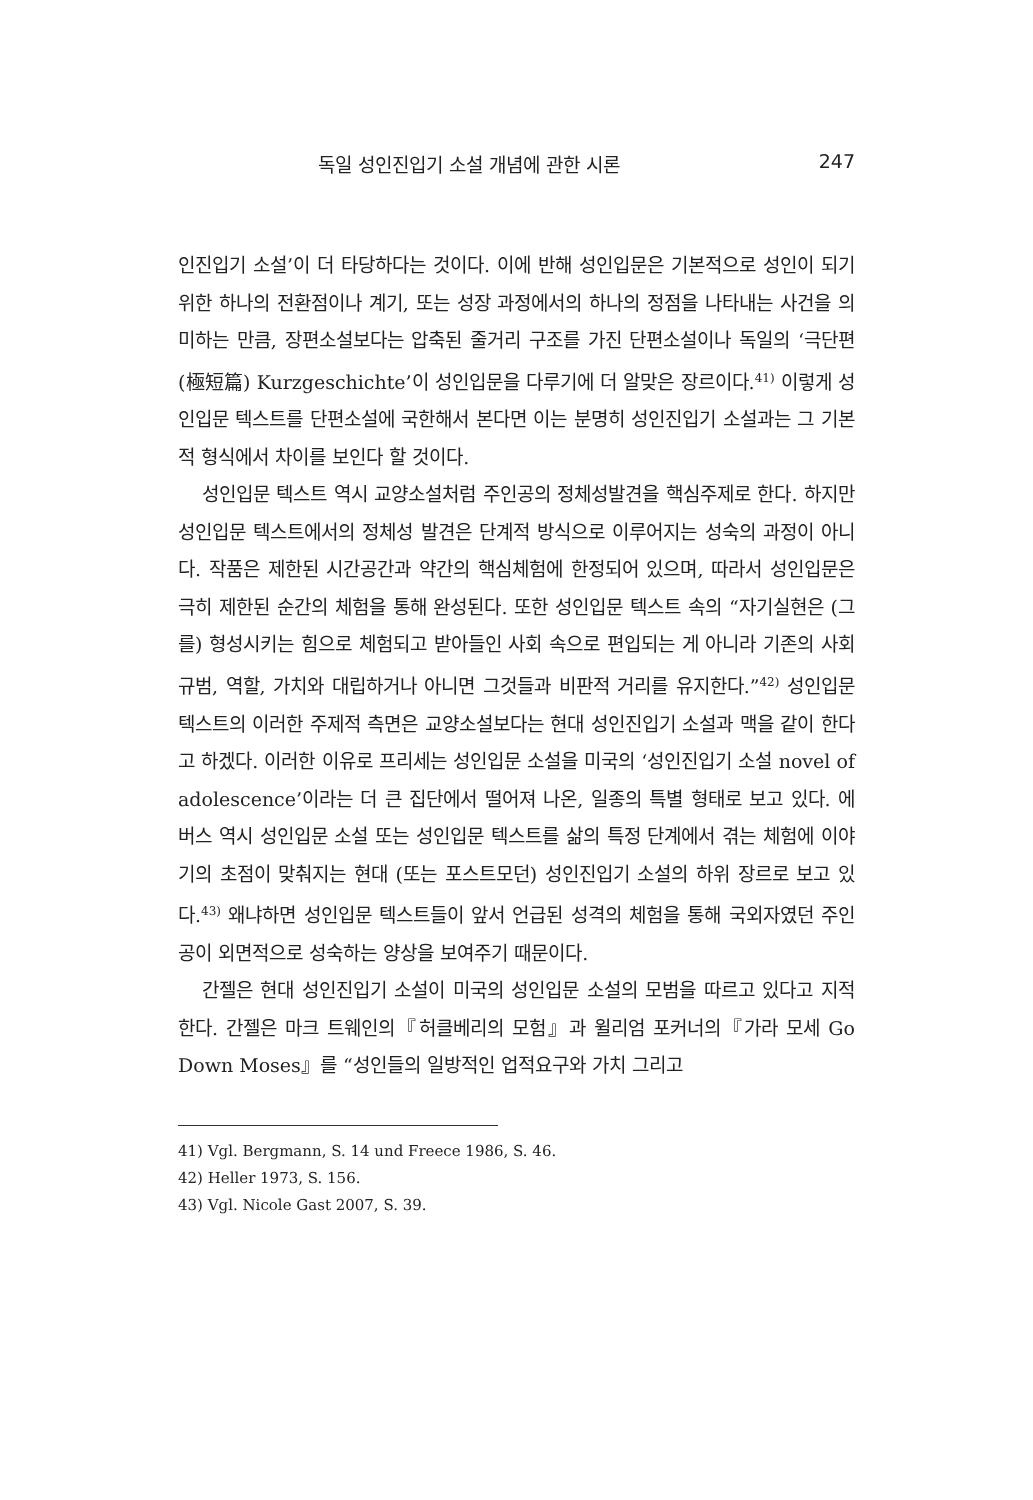독일 성인진입기 소설 개념에 관한 시론 247
인진입기 소설’이 더 타당하다는 것이다. 이에 반해 성인입문은 기본적으로 성인이 되기 위한 하나의 전환점이나 계기, 또는 성장 과정에서의 하나의 정점을 나타내는 사건을 의미하는 만큼, 장편소설보다는 압축된 줄거리 구조를 가진 단편소설이나 독일의 ‘극단편(極短篇) Kurzgeschichte’이 성인입문을 다루기에 더 알맞은 장르이다.<sup>41)</sup> 이렇게 성인입문 텍스트를 단편소설에 국한해서 본다면 이는 분명히 성인진입기 소설과는 그 기본적 형식에서 차이를 보인다 할 것이다.
성인입문 텍스트 역시 교양소설처럼 주인공의 정체성발견을 핵심주제로 한다. 하지만 성인입문 텍스트에서의 정체성 발견은 단계적 방식으로 이루어지는 성숙의 과정이 아니다. 작품은 제한된 시간공간과 약간의 핵심체험에 한정되어 있으며, 따라서 성인입문은 극히 제한된 순간의 체험을 통해 완성된다. 또한 성인입문 텍스트 속의 “자기실현은 (그를) 형성시키는 힘으로 체험되고 받아들인 사회 속으로 편입되는 게 아니라 기존의 사회 규범, 역할, 가치와 대립하거나 아니면 그것들과 비판적 거리를 유지한다.”<sup>42)</sup> 성인입문 텍스트의 이러한 주제적 측면은 교양소설보다는 현대 성인진입기 소설과 맥을 같이 한다고 하겠다. 이러한 이유로 프리세는 성인입문 소설을 미국의 ‘성인진입기 소설 novel of adolescence’이라는 더 큰 집단에서 떨어져 나온, 일종의 특별 형태로 보고 있다. 에버스 역시 성인입문 소설 또는 성인입문 텍스트를 삶의 특정 단계에서 겪는 체험에 이야기의 초점이 맞춰지는 현대 (또는 포스트모던) 성인진입기 소설의 하위 장르로 보고 있다.<sup>43)</sup> 왜냐하면 성인입문 텍스트들이 앞서 언급된 성격의 체험을 통해 국외자였던 주인공이 외면적으로 성숙하는 양상을 보여주기 때문이다.
간젤은 현대 성인진입기 소설이 미국의 성인입문 소설의 모범을 따르고 있다고 지적한다. 간젤은 마크 트웨인의『허클베리의 모험』과 윌리엄 포커너의『가라 모세 Go Down Moses』를 “성인들의 일방적인 업적요구와 가치 그리고
41) Vgl. Bergmann, S. 14 und Freece 1986, S. 46.
42) Heller 1973, S. 156.
43) Vgl. Nicole Gast 2007, S. 39.